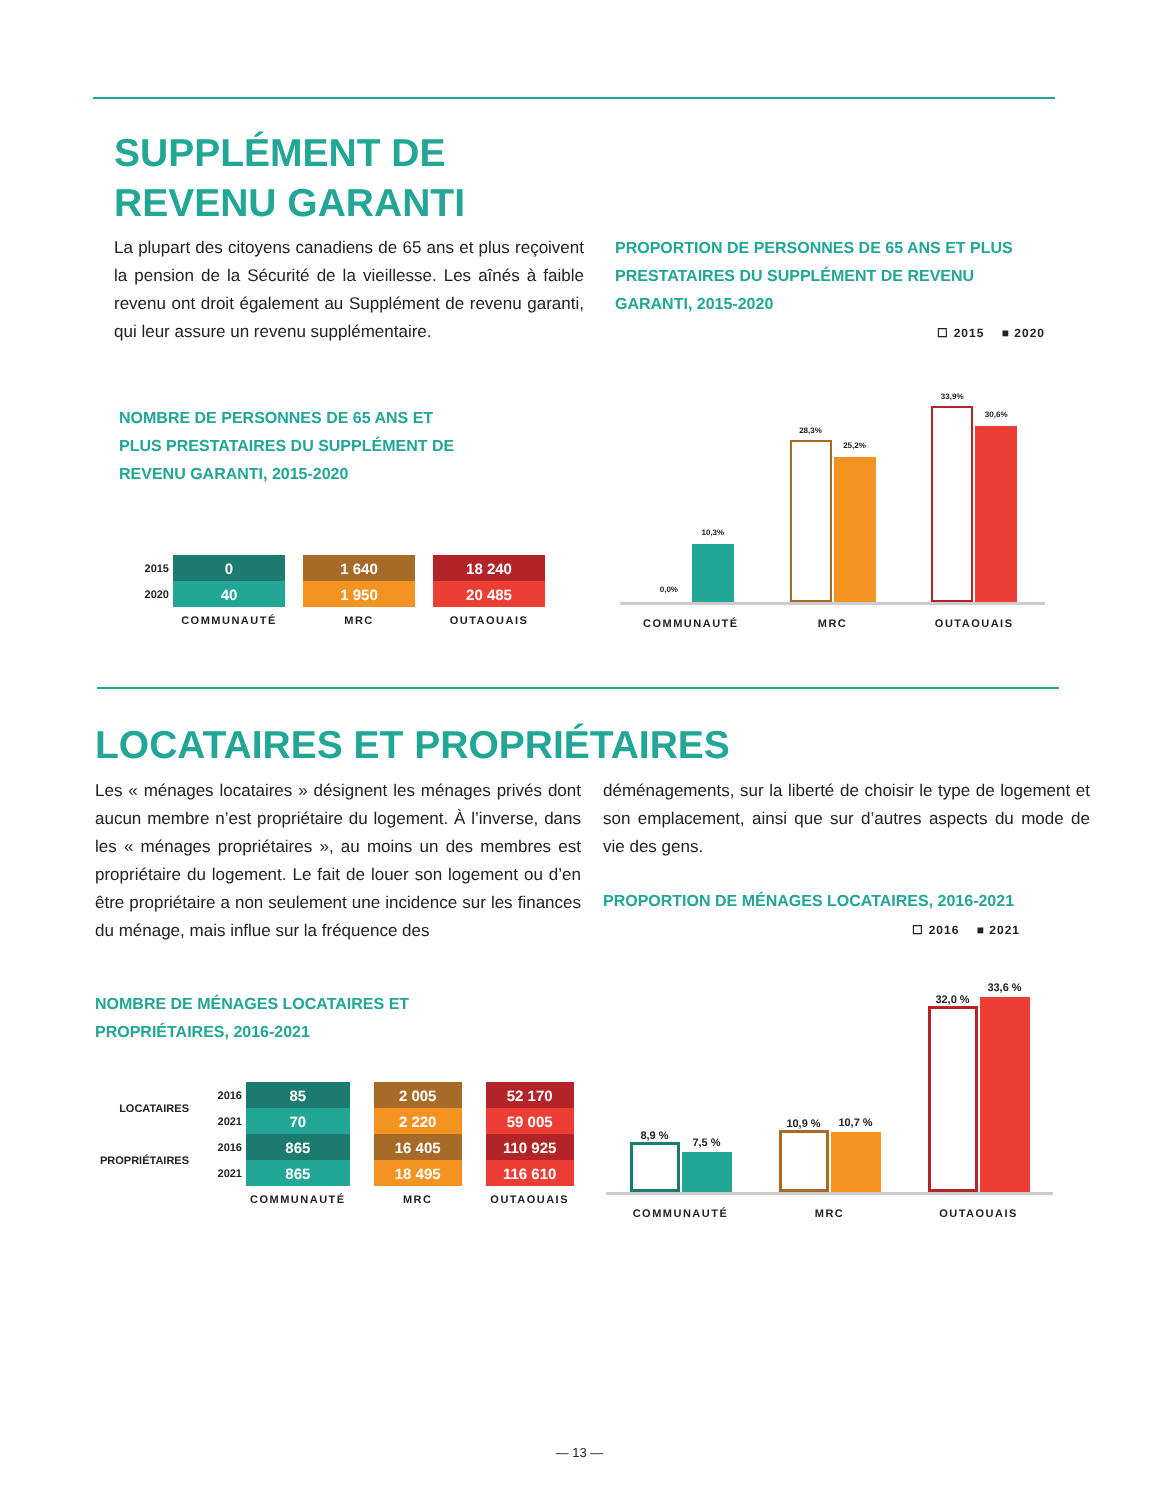SUPPLÉMENT DE
REVENU GARANTI
La plupart des citoyens canadiens de 65 ans et plus reçoivent la pension de la Sécurité de la vieillesse. Les aînés à faible revenu ont droit également au Supplément de revenu garanti, qui leur assure un revenu supplémentaire.
PROPORTION DE PERSONNES DE 65 ANS ET PLUS PRESTATAIRES DU SUPPLÉMENT DE REVENU GARANTI, 2015-2020
☐ 2015 ■ 2020
NOMBRE DE PERSONNES DE 65 ANS ET PLUS PRESTATAIRES DU SUPPLÉMENT DE REVENU GARANTI, 2015-2020
| 2015 | 0 | | 1 640 | | 18 240 |
| 2020 | 40 | | 1 950 | | 20 485 |
| | COMMUNAUTÉ | | MRC | | OUTAOUAIS |
0,0%
10,3%
28,3%
25,2%
33,9%
30,6%
COMMUNAUTÉ MRC OUTAOUAIS
LOCATAIRES ET PROPRIÉTAIRES
Les « ménages locataires » désignent les ménages privés dont aucun membre n’est propriétaire du logement. À l’inverse, dans les « ménages propriétaires », au moins un des membres est propriétaire du logement. Le fait de louer son logement ou d’en être propriétaire a non seulement une incidence sur les finances du ménage, mais influe sur la fréquence des
déménagements, sur la liberté de choisir le type de logement et son emplacement, ainsi que sur d’autres aspects du mode de vie des gens.
PROPORTION DE MÉNAGES LOCATAIRES, 2016-2021
☐ 2016 ■ 2021
NOMBRE DE MÉNAGES LOCATAIRES ET PROPRIÉTAIRES, 2016-2021
| LOCATAIRES | 2016 | 85 | | 2 005 | | 52 170 |
| | 2021 | 70 | | 2 220 | | 59 005 |
| PROPRIÉTAIRES | 2016 | 865 | | 16 405 | | 110 925 |
| | 2021 | 865 | | 18 495 | | 116 610 |
| | | COMMUNAUTÉ | | MRC | | OUTAOUAIS |
8,9 %
7,5 %
10,9 %
10,7 %
32,0 %
33,6 %
COMMUNAUTÉ MRC OUTAOUAIS
— 13 —